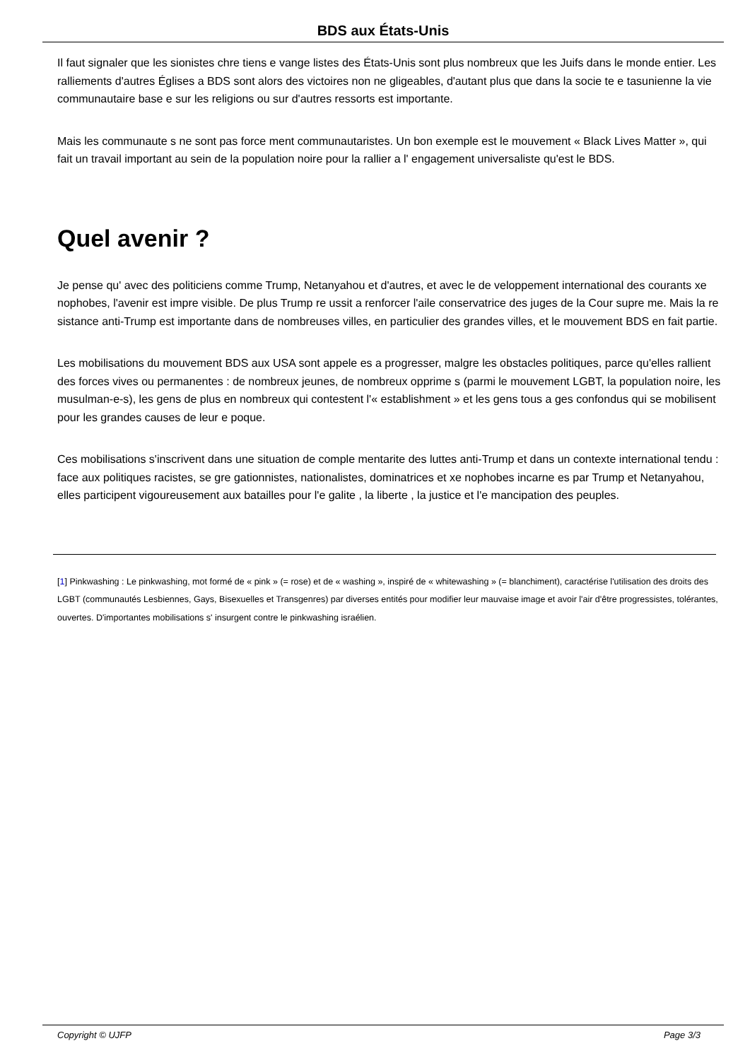BDS aux États-Unis
Il faut signaler que les sionistes chre tiens e vange listes des États-Unis sont plus nombreux que les Juifs dans le monde entier. Les ralliements d'autres Églises a BDS sont alors des victoires non ne gligeables, d'autant plus que dans la socie te e tasunienne la vie communautaire base e sur les religions ou sur d'autres ressorts est importante.
Mais les communaute s ne sont pas force ment communautaristes. Un bon exemple est le mouvement « Black Lives Matter », qui fait un travail important au sein de la population noire pour la rallier a l' engagement universaliste qu'est le BDS.
Quel avenir ?
Je pense qu' avec des politiciens comme Trump, Netanyahou et d'autres, et avec le de veloppement international des courants xe nophobes, l'avenir est impre visible. De plus Trump re ussit a renforcer l'aile conservatrice des juges de la Cour supre me. Mais la re sistance anti-Trump est importante dans de nombreuses villes, en particulier des grandes villes, et le mouvement BDS en fait partie.
Les mobilisations du mouvement BDS aux USA sont appele es a progresser, malgre les obstacles politiques, parce qu'elles rallient des forces vives ou permanentes : de nombreux jeunes, de nombreux opprime s (parmi le mouvement LGBT, la population noire, les musulman-e-s), les gens de plus en nombreux qui contestent l'« establishment » et les gens tous a ges confondus qui se mobilisent pour les grandes causes de leur e poque.
Ces mobilisations s'inscrivent dans une situation de comple mentarite des luttes anti-Trump et dans un contexte international tendu : face aux politiques racistes, se gre gationnistes, nationalistes, dominatrices et xe nophobes incarne es par Trump et Netanyahou, elles participent vigoureusement aux batailles pour l'e galite , la liberte , la justice et l'e mancipation des peuples.
[1] Pinkwashing : Le pinkwashing, mot formé de « pink » (= rose) et de « washing », inspiré de « whitewashing » (= blanchiment), caractérise l'utilisation des droits des LGBT (communautés Lesbiennes, Gays, Bisexuelles et Transgenres) par diverses entités pour modifier leur mauvaise image et avoir l'air d'être progressistes, tolérantes, ouvertes. D'importantes mobilisations s' insurgent contre le pinkwashing israélien.
Copyright © UJFP Page 3/3